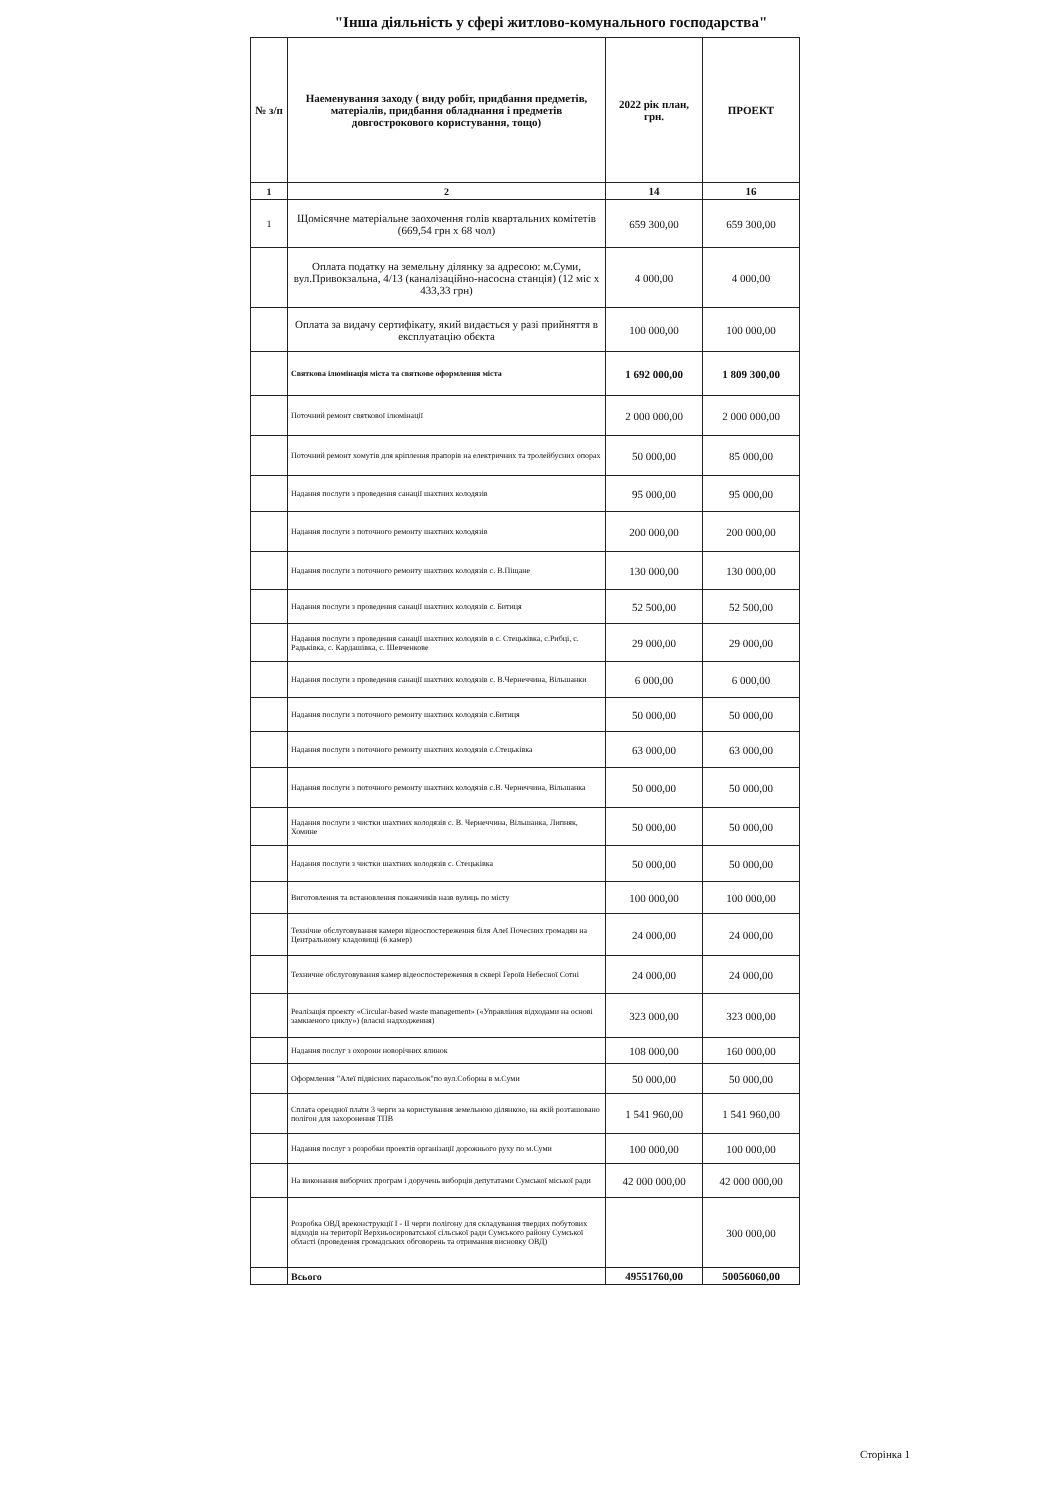"Інша діяльність у сфері житлово-комунального господарства"
| № з/п | Наеменування заходу ( виду робіт, придбання предметів, матеріалів, придбання обладнання і предметів довгострокового користування, тощо) | 2022 рік план, грн. | ПРОЕКТ |
| --- | --- | --- | --- |
| 1 | 2 | 14 | 16 |
| 1 | Щомісячне матеріальне заохочення голів квартальних комітетів (669,54 грн х 68 чол) | 659 300,00 | 659 300,00 |
| | Оплата податку на земельну ділянку за адресою: м.Суми, вул.Привокзальна, 4/13 (каналізаційно-насосна станція) (12 міс х 433,33 грн) | 4 000,00 | 4 000,00 |
| | Оплата за видачу сертифікату, який видається у разі прийняття в експлуатацію обєкта | 100 000,00 | 100 000,00 |
| | Святкова ілюмінація міста та святкове оформлення міста | 1 692 000,00 | 1 809 300,00 |
| | Поточний ремонт святкової ілюмінації | 2 000 000,00 | 2 000 000,00 |
| | Поточний ремонт хомутів для кріплення прапорів на електричних та тролейбусних опорах | 50 000,00 | 85 000,00 |
| | Надання послуги з проведення санації шахтних колодязів | 95 000,00 | 95 000,00 |
| | Надання послуги з поточного ремонту шахтних колодязів | 200 000,00 | 200 000,00 |
| | Надання послуги з поточного ремонту шахтних колодязів с. В.Піщане | 130 000,00 | 130 000,00 |
| | Надання послуги з проведення санації шахтних колодязів с. Битиця | 52 500,00 | 52 500,00 |
| | Надання послуги з проведення санації шахтних колодязів в с. Стецьківка, с.Рибці, с. Радьківка, с. Кардашівка, с. Шевченкове | 29 000,00 | 29 000,00 |
| | Надання послуги з проведення санації шахтних колодязів с. В.Чернеччина, Вільшанки | 6 000,00 | 6 000,00 |
| | Надання послуги з поточного ремонту шахтних колодязів с.Битиця | 50 000,00 | 50 000,00 |
| | Надання послуги з поточного ремонту шахтних колодязів с.Стецьківка | 63 000,00 | 63 000,00 |
| | Надання послуги з поточного ремонту шахтних колодязів с.В. Чернеччина, Вільшанка | 50 000,00 | 50 000,00 |
| | Надання послуги з чистки шахтних колодязів с. В. Чернеччина, Вільшанка, Липняк, Хомине | 50 000,00 | 50 000,00 |
| | Надання послуги з чистки шахтних колодязів с. Стецьківка | 50 000,00 | 50 000,00 |
| | Виготовлення та встановлення покажчиків назв вулиць по місту | 100 000,00 | 100 000,00 |
| | Технічне обслуговування камери відеоспостереження біля Алеї Почесних громадян на Центральному кладовищі (6 камер) | 24 000,00 | 24 000,00 |
| | Техничне обслуговування камер відеоспостереження в сквері Героїв Небесної Сотні | 24 000,00 | 24 000,00 |
| | Реалізація проекту «Circular-based waste management» («Управління відходами на основі замкненого циклу») (власні надходження) | 323 000,00 | 323 000,00 |
| | Надання послуг з охорони новорічних ялинок | 108 000,00 | 160 000,00 |
| | Оформлення "Алеї підвісних парасольок"по вул.Соборна в м.Суми | 50 000,00 | 50 000,00 |
| | Сплата орендної плати 3 черги за користування земельною ділянкою, на якій розташовано полігон для захоронення ТПВ | 1 541 960,00 | 1 541 960,00 |
| | Надання послуг з розробки проектів організації дорожнього руху по м.Суми | 100 000,00 | 100 000,00 |
| | На виконання виборчих програм і доручень виборців депутатами Сумської міської ради | 42 000 000,00 | 42 000 000,00 |
| | Розробка ОВД вреконструкції І - ІІ черги полігону для складування твердих побутових відходів на території Верхньосироватської сільської ради Сумського району Сумської області (проведення громадських обговорень та отримання висновку ОВД) | | 300 000,00 |
| | Всього | 49551760,00 | 50056060,00 |
Сторінка 1